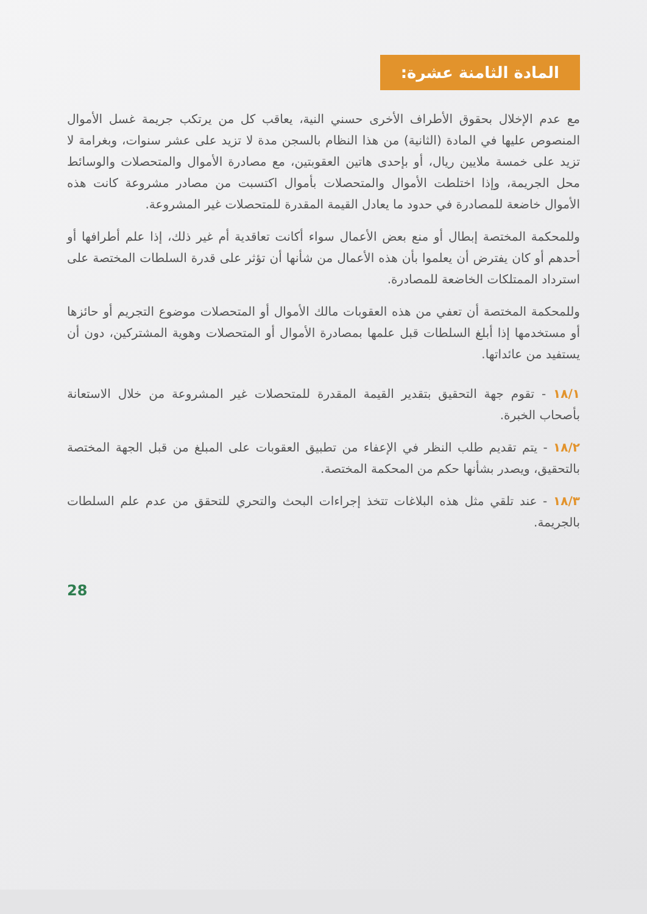المادة الثامنة عشرة:
مع عدم الإخلال بحقوق الأطراف الأخرى حسني النية، يعاقب كل من يرتكب جريمة غسل الأموال المنصوص عليها في المادة (الثانية) من هذا النظام بالسجن مدة لا تزيد على عشر سنوات، وبغرامة لا تزيد على خمسة ملايين ريال، أو بإحدى هاتين العقوبتين، مع مصادرة الأموال والمتحصلات والوسائط محل الجريمة، وإذا اختلطت الأموال والمتحصلات بأموال اكتسبت من مصادر مشروعة كانت هذه الأموال خاضعة للمصادرة في حدود ما يعادل القيمة المقدرة للمتحصلات غير المشروعة.
وللمحكمة المختصة إبطال أو منع بعض الأعمال سواء أكانت تعاقدية أم غير ذلك، إذا علم أطرافها أو أحدهم أو كان يفترض أن يعلموا بأن هذه الأعمال من شأنها أن تؤثر على قدرة السلطات المختصة على استرداد الممتلكات الخاضعة للمصادرة.
وللمحكمة المختصة أن تعفي من هذه العقوبات مالك الأموال أو المتحصلات موضوع التجريم أو حائزها أو مستخدمها إذا أبلغ السلطات قبل علمها بمصادرة الأموال أو المتحصلات وهوية المشتركين، دون أن يستفيد من عائداتها.
١٨/١ - تقوم جهة التحقيق بتقدير القيمة المقدرة للمتحصلات غير المشروعة من خلال الاستعانة بأصحاب الخبرة.
١٨/٢ - يتم تقديم طلب النظر في الإعفاء من تطبيق العقوبات على المبلغ من قبل الجهة المختصة بالتحقيق، ويصدر بشأنها حكم من المحكمة المختصة.
١٨/٣ - عند تلقي مثل هذه البلاغات تتخذ إجراءات البحث والتحري للتحقق من عدم علم السلطات بالجريمة.
28